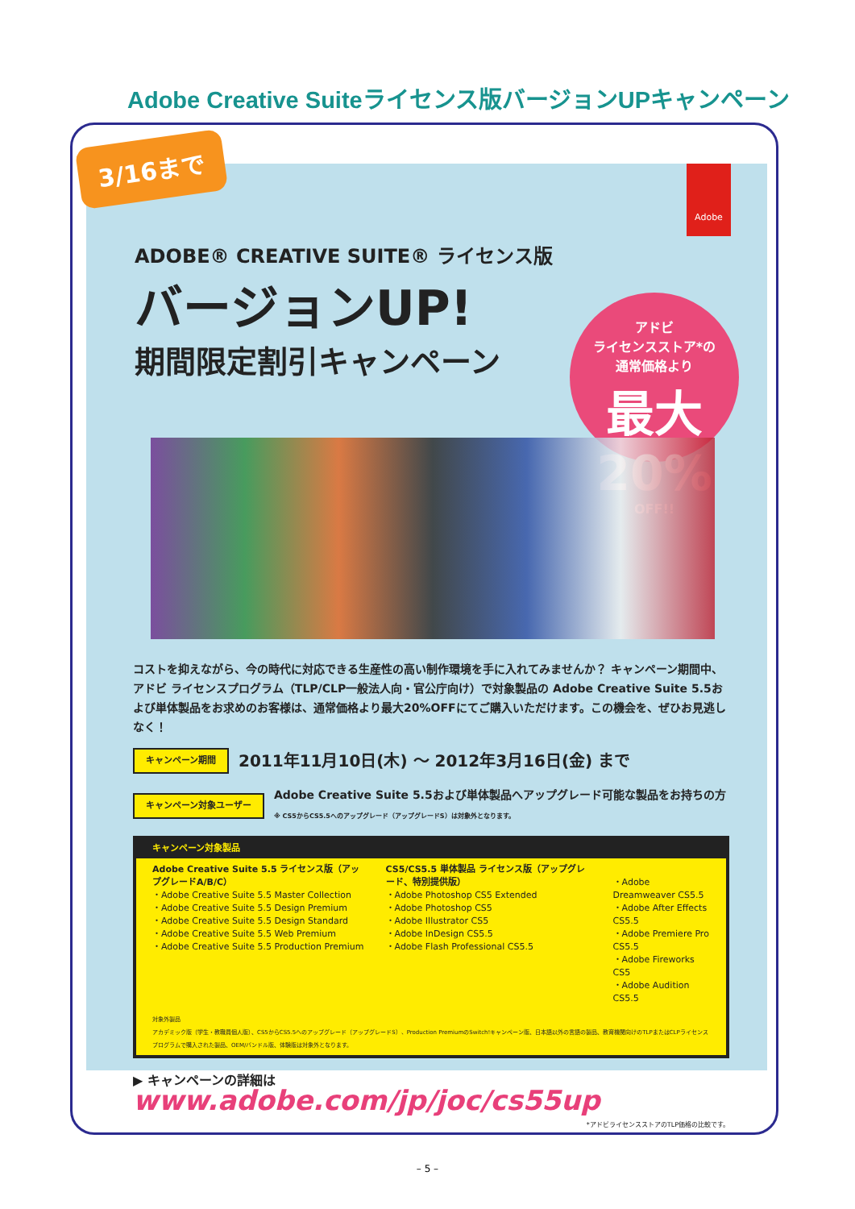Adobe Creative Suiteライセンス版バージョンUPキャンペーン
Adobe
ADOBE® CREATIVE SUITE® ライセンス版
バージョンUP!
期間限定割引キャンペーン
アドビ
ライセンスストア*の
通常価格より
最大20%
OFF!!
コストを抑えながら、今の時代に対応できる生産性の高い制作環境を手に入れてみませんか？ キャンペーン期間中、アドビ ライセンスプログラム（TLP/CLP一般法人向・官公庁向け）で対象製品の Adobe Creative Suite 5.5および単体製品をお求めのお客様は、通常価格より最大20%OFFにてご購入いただけます。この機会を、ぜひお見逃しなく！
キャンペーン期間 2011年11月10日(木) 〜 2012年3月16日(金) まで
キャンペーン対象ユーザー Adobe Creative Suite 5.5および単体製品へアップグレード可能な製品をお持ちの方
※ CS5からCS5.5へのアップグレード（アップグレードS）は対象外となります。
キャンペーン対象製品
Adobe Creative Suite 5.5 ライセンス版（アップグレードA/B/C）
・Adobe Creative Suite 5.5 Master Collection
・Adobe Creative Suite 5.5 Design Premium
・Adobe Creative Suite 5.5 Design Standard
・Adobe Creative Suite 5.5 Web Premium
・Adobe Creative Suite 5.5 Production Premium
CS5/CS5.5 単体製品 ライセンス版（アップグレード、特別提供版）
・Adobe Photoshop CS5 Extended
・Adobe Photoshop CS5
・Adobe Illustrator CS5
・Adobe InDesign CS5.5
・Adobe Flash Professional CS5.5
・Adobe Dreamweaver CS5.5
・Adobe After Effects CS5.5
・Adobe Premiere Pro CS5.5
・Adobe Fireworks CS5
・Adobe Audition CS5.5
対象外製品
アカデミック版（学生・教職員個人版）、CS5からCS5.5へのアップグレード（アップグレードS）、Production PremiumのSwitch!キャンペーン版、日本語以外の言語の製品、教育機関向けのTLPまたはCLPライセンスプログラムで購入された製品、OEM/バンドル版、体験版は対象外となります。
▶ キャンペーンの詳細は www.adobe.com/jp/joc/cs55up
*アドビライセンスストアのTLP価格の比較です。
3/16まで
– 5 –